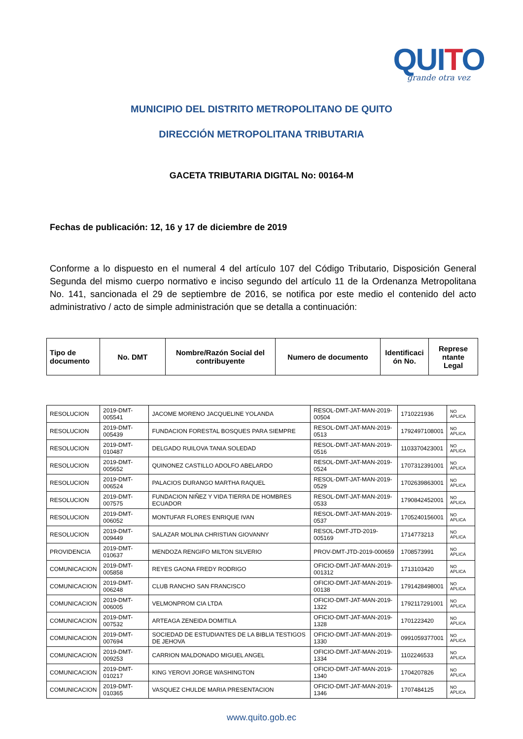QUITO
grande otra vez
MUNICIPIO DEL DISTRITO METROPOLITANO DE QUITO
DIRECCIÓN METROPOLITANA TRIBUTARIA
GACETA TRIBUTARIA DIGITAL No: 00164-M
Fechas de publicación: 12, 16 y 17 de diciembre de 2019
Conforme a lo dispuesto en el numeral 4 del artículo 107 del Código Tributario, Disposición General Segunda del mismo cuerpo normativo e inciso segundo del artículo 11 de la Ordenanza Metropolitana No. 141, sancionada el 29 de septiembre de 2016, se notifica por este medio el contenido del acto administrativo / acto de simple administración que se detalla a continuación:
| Tipo de documento | No. DMT | Nombre/Razón Social del contribuyente | Numero de documento | Identificaci ón No. | Represe ntante Legal |
| --- | --- | --- | --- | --- | --- |
| RESOLUCION | 2019-DMT-005541 | JACOME MORENO JACQUELINE YOLANDA | RESOL-DMT-JAT-MAN-2019-00504 | 1710221936 | NO APLICA |
| RESOLUCION | 2019-DMT-005439 | FUNDACION FORESTAL BOSQUES PARA SIEMPRE | RESOL-DMT-JAT-MAN-2019-0513 | 1792497108001 | NO APLICA |
| RESOLUCION | 2019-DMT-010487 | DELGADO RUILOVA TANIA SOLEDAD | RESOL-DMT-JAT-MAN-2019-0516 | 1103370423001 | NO APLICA |
| RESOLUCION | 2019-DMT-005652 | QUINONEZ CASTILLO ADOLFO ABELARDO | RESOL-DMT-JAT-MAN-2019-0524 | 1707312391001 | NO APLICA |
| RESOLUCION | 2019-DMT-006524 | PALACIOS DURANGO MARTHA RAQUEL | RESOL-DMT-JAT-MAN-2019-0529 | 1702639863001 | NO APLICA |
| RESOLUCION | 2019-DMT-007575 | FUNDACION NIÑEZ Y VIDA TIERRA DE HOMBRES ECUADOR | RESOL-DMT-JAT-MAN-2019-0533 | 1790842452001 | NO APLICA |
| RESOLUCION | 2019-DMT-006052 | MONTUFAR FLORES ENRIQUE IVAN | RESOL-DMT-JAT-MAN-2019-0537 | 1705240156001 | NO APLICA |
| RESOLUCION | 2019-DMT-009449 | SALAZAR MOLINA CHRISTIAN GIOVANNY | RESOL-DMT-JTD-2019-005169 | 1714773213 | NO APLICA |
| PROVIDENCIA | 2019-DMT-010637 | MENDOZA RENGIFO MILTON SILVERIO | PROV-DMT-JTD-2019-000659 | 1708573991 | NO APLICA |
| COMUNICACION | 2019-DMT-005858 | REYES GAONA FREDY RODRIGO | OFICIO-DMT-JAT-MAN-2019-001312 | 1713103420 | NO APLICA |
| COMUNICACION | 2019-DMT-006248 | CLUB RANCHO SAN FRANCISCO | OFICIO-DMT-JAT-MAN-2019-00138 | 1791428498001 | NO APLICA |
| COMUNICACION | 2019-DMT-006005 | VELMONPROM CIA LTDA | OFICIO-DMT-JAT-MAN-2019-1322 | 1792117291001 | NO APLICA |
| COMUNICACION | 2019-DMT-007532 | ARTEAGA ZENEIDA DOMITILA | OFICIO-DMT-JAT-MAN-2019-1328 | 1701223420 | NO APLICA |
| COMUNICACION | 2019-DMT-007694 | SOCIEDAD DE ESTUDIANTES DE LA BIBLIA TESTIGOS DE JEHOVA | OFICIO-DMT-JAT-MAN-2019-1330 | 0991059377001 | NO APLICA |
| COMUNICACION | 2019-DMT-009253 | CARRION MALDONADO MIGUEL ANGEL | OFICIO-DMT-JAT-MAN-2019-1334 | 1102246533 | NO APLICA |
| COMUNICACION | 2019-DMT-010217 | KING YEROVI JORGE WASHINGTON | OFICIO-DMT-JAT-MAN-2019-1340 | 1704207826 | NO APLICA |
| COMUNICACION | 2019-DMT-010365 | VASQUEZ CHULDE MARIA PRESENTACION | OFICIO-DMT-JAT-MAN-2019-1346 | 1707484125 | NO APLICA |
www.quito.gob.ec